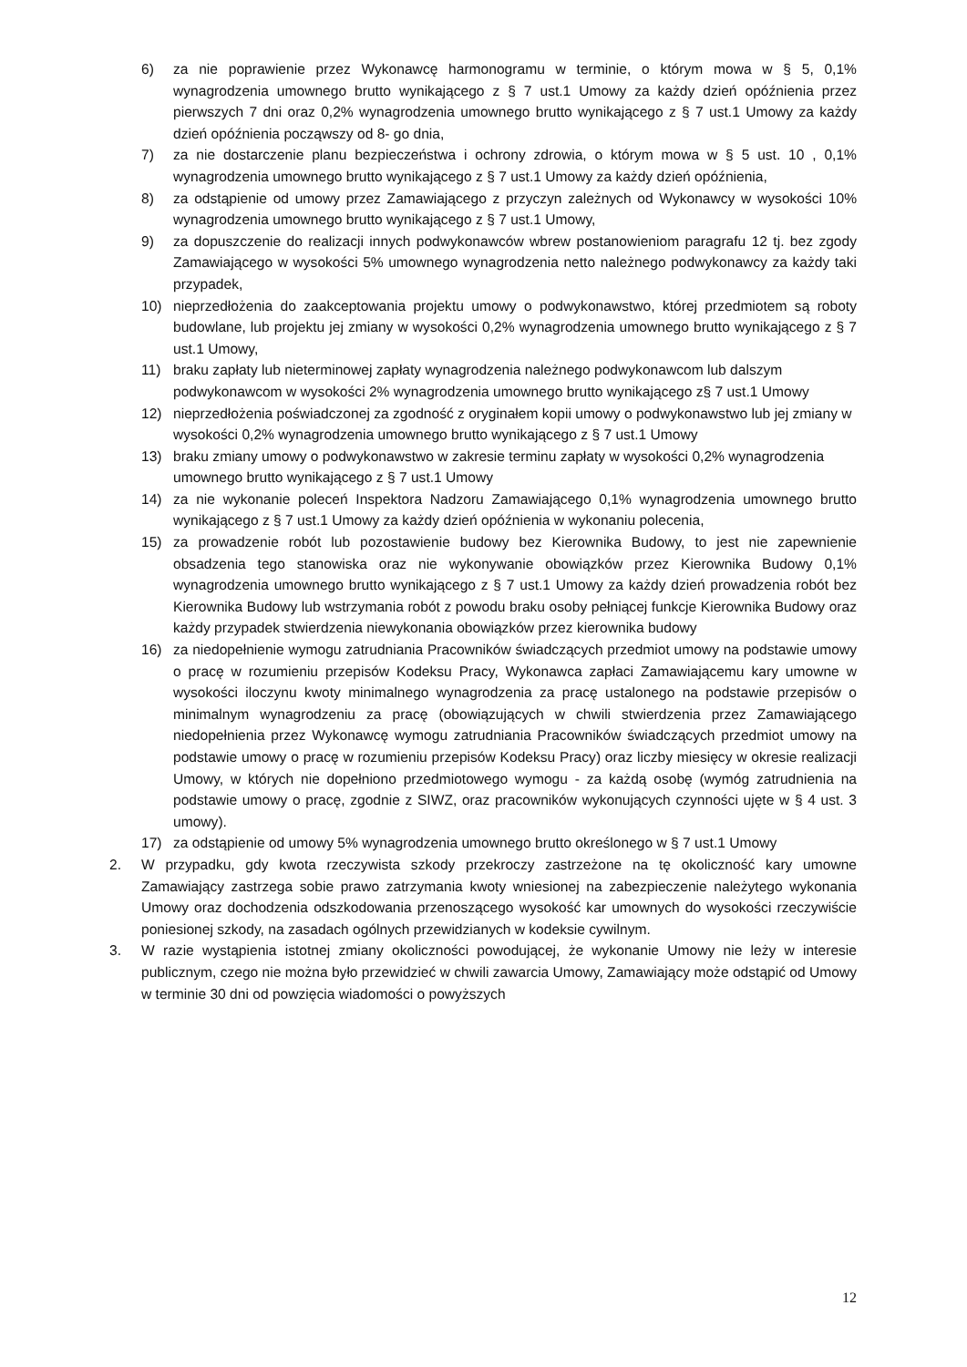6) za nie poprawienie przez Wykonawcę harmonogramu w terminie, o którym mowa w § 5, 0,1% wynagrodzenia umownego brutto wynikającego z § 7 ust.1 Umowy za każdy dzień opóźnienia przez pierwszych 7 dni oraz 0,2% wynagrodzenia umownego brutto wynikającego z § 7 ust.1 Umowy za każdy dzień opóźnienia począwszy od 8- go dnia,
7) za nie dostarczenie planu bezpieczeństwa i ochrony zdrowia, o którym mowa w § 5 ust. 10 , 0,1% wynagrodzenia umownego brutto wynikającego z § 7 ust.1 Umowy za każdy dzień opóźnienia,
8) za odstąpienie od umowy przez Zamawiającego z przyczyn zależnych od Wykonawcy w wysokości 10% wynagrodzenia umownego brutto wynikającego z § 7 ust.1 Umowy,
9) za dopuszczenie do realizacji innych podwykonawców wbrew postanowieniom paragrafu 12 tj. bez zgody Zamawiającego w wysokości 5% umownego wynagrodzenia netto należnego podwykonawcy za każdy taki przypadek,
10) nieprzedłożenia do zaakceptowania projektu umowy o podwykonawstwo, której przedmiotem są roboty budowlane, lub projektu jej zmiany w wysokości 0,2% wynagrodzenia umownego brutto wynikającego z § 7 ust.1 Umowy,
11) braku zapłaty lub nieterminowej zapłaty wynagrodzenia należnego podwykonawcom lub dalszym podwykonawcom w wysokości 2% wynagrodzenia umownego brutto wynikającego z§ 7 ust.1 Umowy
12) nieprzedłożenia poświadczonej za zgodność z oryginałem kopii umowy o podwykonawstwo lub jej zmiany w wysokości 0,2% wynagrodzenia umownego brutto wynikającego z § 7 ust.1 Umowy
13) braku zmiany umowy o podwykonawstwo w zakresie terminu zapłaty w wysokości 0,2% wynagrodzenia umownego brutto wynikającego z § 7 ust.1 Umowy
14) za nie wykonanie poleceń Inspektora Nadzoru Zamawiającego 0,1% wynagrodzenia umownego brutto wynikającego z § 7 ust.1 Umowy za każdy dzień opóźnienia w wykonaniu polecenia,
15) za prowadzenie robót lub pozostawienie budowy bez Kierownika Budowy, to jest nie zapewnienie obsadzenia tego stanowiska oraz nie wykonywanie obowiązków przez Kierownika Budowy 0,1% wynagrodzenia umownego brutto wynikającego z § 7 ust.1 Umowy za każdy dzień prowadzenia robót bez Kierownika Budowy lub wstrzymania robót z powodu braku osoby pełniącej funkcje Kierownika Budowy oraz każdy przypadek stwierdzenia niewykonania obowiązków przez kierownika budowy
16) za niedopełnienie wymogu zatrudniania Pracowników świadczących przedmiot umowy na podstawie umowy o pracę w rozumieniu przepisów Kodeksu Pracy, Wykonawca zapłaci Zamawiającemu kary umowne w wysokości iloczynu kwoty minimalnego wynagrodzenia za pracę ustalonego na podstawie przepisów o minimalnym wynagrodzeniu za pracę (obowiązujących w chwili stwierdzenia przez Zamawiającego niedopełnienia przez Wykonawcę wymogu zatrudniania Pracowników świadczących przedmiot umowy na podstawie umowy o pracę w rozumieniu przepisów Kodeksu Pracy) oraz liczby miesięcy w okresie realizacji Umowy, w których nie dopełniono przedmiotowego wymogu - za każdą osobę (wymóg zatrudnienia na podstawie umowy o pracę, zgodnie z SIWZ, oraz pracowników wykonujących czynności ujęte w § 4 ust. 3 umowy).
17) za odstąpienie od umowy 5% wynagrodzenia umownego brutto określonego w § 7 ust.1 Umowy
2. W przypadku, gdy kwota rzeczywista szkody przekroczy zastrzeżone na tę okoliczność kary umowne Zamawiający zastrzega sobie prawo zatrzymania kwoty wniesionej na zabezpieczenie należytego wykonania Umowy oraz dochodzenia odszkodowania przenoszącego wysokość kar umownych do wysokości rzeczywiście poniesionej szkody, na zasadach ogólnych przewidzianych w kodeksie cywilnym.
3. W razie wystąpienia istotnej zmiany okoliczności powodującej, że wykonanie Umowy nie leży w interesie publicznym, czego nie można było przewidzieć w chwili zawarcia Umowy, Zamawiający może odstąpić od Umowy w terminie 30 dni od powzięcia wiadomości o powyższych
12